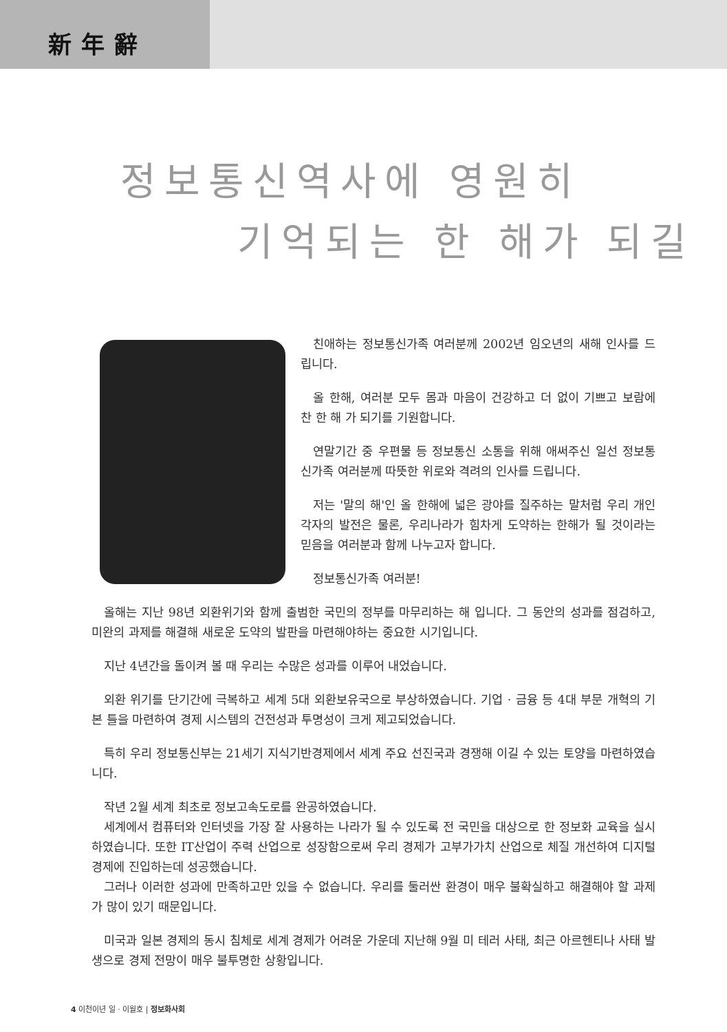新年辭
정보통신역사에 영원히
기억되는 한 해가 되길
친애하는 정보통신가족 여러분께 2002년 임오년의 새해 인사를 드립니다.
올 한해, 여러분 모두 몸과 마음이 건강하고 더 없이 기쁘고 보람에 찬 한 해 가 되기를 기원합니다.
연말기간 중 우편물 등 정보통신 소통을 위해 애써주신 일선 정보통신가족 여러분께 따뜻한 위로와 격려의 인사를 드립니다.
저는 '말의 해'인 올 한해에 넓은 광야를 질주하는 말처럼 우리 개인 각자의 발전은 물론, 우리나라가 힘차게 도약하는 한해가 될 것이라는 믿음을 여러분과 함께 나누고자 합니다.
정보통신가족 여러분!
올해는 지난 98년 외환위기와 함께 출범한 국민의 정부를 마무리하는 해 입니다. 그 동안의 성과를 점검하고, 미완의 과제를 해결해 새로운 도약의 발판을 마련해야하는 중요한 시기입니다.
지난 4년간을 돌이켜 볼 때 우리는 수많은 성과를 이루어 내었습니다.
외환 위기를 단기간에 극복하고 세계 5대 외환보유국으로 부상하였습니다. 기업 · 금융 등 4대 부문 개혁의 기본 틀을 마련하여 경제 시스템의 건전성과 투명성이 크게 제고되었습니다.
특히 우리 정보통신부는 21세기 지식기반경제에서 세계 주요 선진국과 경쟁해 이길 수 있는 토양을 마련하였습니다.
작년 2월 세계 최초로 정보고속도로를 완공하였습니다.
세계에서 컴퓨터와 인터넷을 가장 잘 사용하는 나라가 될 수 있도록 전 국민을 대상으로 한 정보화 교육을 실시하였습니다. 또한 IT산업이 주력 산업으로 성장함으로써 우리 경제가 고부가가치 산업으로 체질 개선하여 디지털 경제에 진입하는데 성공했습니다.
그러나 이러한 성과에 만족하고만 있을 수 없습니다. 우리를 둘러싼 환경이 매우 불확실하고 해결해야 할 과제가 많이 있기 때문입니다.
미국과 일본 경제의 동시 침체로 세계 경제가 어려운 가운데 지난해 9월 미 테러 사태, 최근 아르헨티나 사태 발생으로 경제 전망이 매우 불투명한 상황입니다.
4 이천이년 일 · 이월호 | 정보화사회